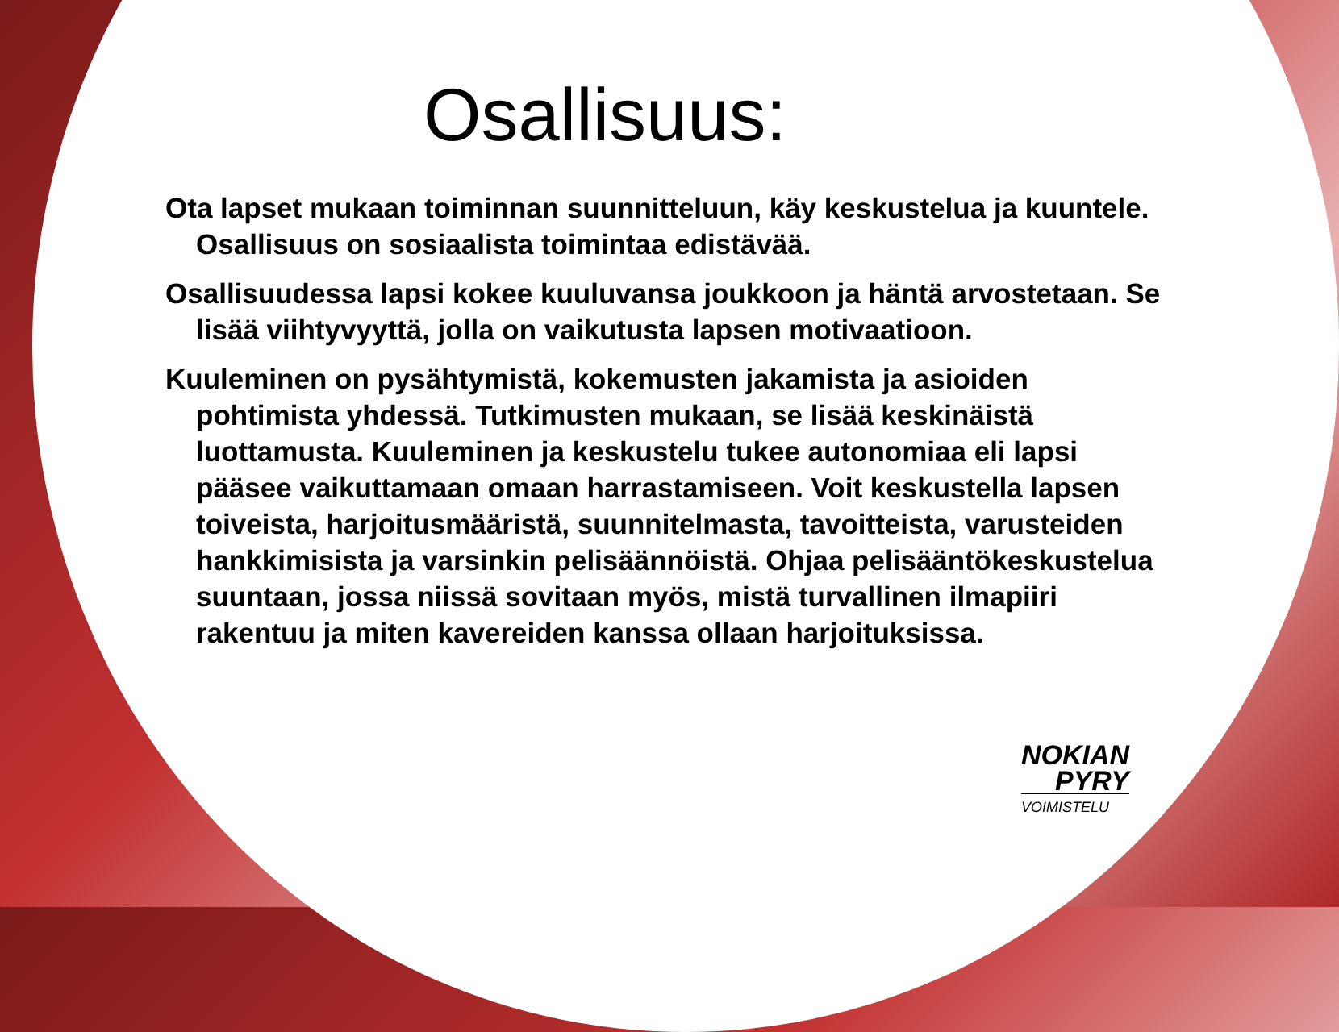Osallisuus:
Ota lapset mukaan toiminnan suunnitteluun, käy keskustelua ja kuuntele. Osallisuus on sosiaalista toimintaa edistävää.
Osallisuudessa lapsi kokee kuuluvansa joukkoon ja häntä arvostetaan. Se lisää viihtyvyyttä, jolla on vaikutusta lapsen motivaatioon.
Kuuleminen on pysähtymistä, kokemusten jakamista ja asioiden pohtimista yhdessä. Tutkimusten mukaan, se lisää keskinäistä luottamusta. Kuuleminen ja keskustelu tukee autonomiaa eli lapsi pääsee vaikuttamaan omaan harrastamiseen. Voit keskustella lapsen toiveista, harjoitusmääristä, suunnitelmasta, tavoitteista, varusteiden hankkimisista ja varsinkin pelisäännöistä. Ohjaa pelisääntökeskustelua suuntaan, jossa niissä sovitaan myös, mistä turvallinen ilmapiiri rakentuu ja miten kavereiden kanssa ollaan harjoituksissa.
NOKIAN
PYRY
VOIMISTELU